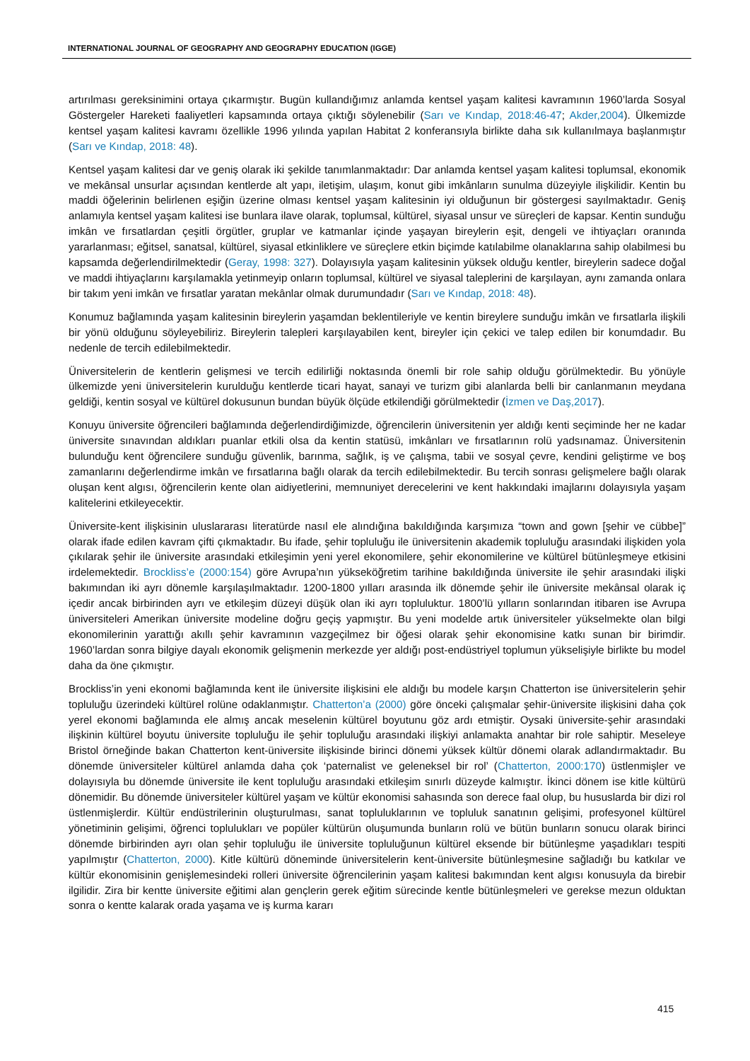INTERNATIONAL JOURNAL OF GEOGRAPHY AND GEOGRAPHY EDUCATION (IGGE)
artırılması gereksinimini ortaya çıkarmıştır. Bugün kullandığımız anlamda kentsel yaşam kalitesi kavramının 1960’larda Sosyal Göstergeler Hareketi faaliyetleri kapsamında ortaya çıktığı söylenebilir (Sarı ve Kındap, 2018:46-47; Akder,2004). Ülkemizde kentsel yaşam kalitesi kavramı özellikle 1996 yılında yapılan Habitat 2 konferansıyla birlikte daha sık kullanılmaya başlanmıştır (Sarı ve Kındap, 2018: 48).
Kentsel yaşam kalitesi dar ve geniş olarak iki şekilde tanımlanmaktadır: Dar anlamda kentsel yaşam kalitesi toplumsal, ekonomik ve mekânsal unsurlar açısından kentlerde alt yapı, iletişim, ulaşım, konut gibi imkânların sunulma düzeyiyle ilişkilidir. Kentin bu maddi öğelerinin belirlenen eşiğin üzerine olması kentsel yaşam kalitesinin iyi olduğunun bir göstergesi sayılmaktadır. Geniş anlamıyla kentsel yaşam kalitesi ise bunlara ilave olarak, toplumsal, kültürel, siyasal unsur ve süreçleri de kapsar. Kentin sunduğu imkân ve fırsatlardan çeşitli örgütler, gruplar ve katmanlar içinde yaşayan bireylerin eşit, dengeli ve ihtiyaçları oranında yararlanması; eğitsel, sanatsal, kültürel, siyasal etkinliklere ve süreçlere etkin biçimde katılabilme olanaklarına sahip olabilmesi bu kapsamda değerlendirilmektedir (Geray, 1998: 327). Dolayısıyla yaşam kalitesinin yüksek olduğu kentler, bireylerin sadece doğal ve maddi ihtiyaçlarını karşılamakla yetinmeyip onların toplumsal, kültürel ve siyasal taleplerini de karşılayan, aynı zamanda onlara bir takım yeni imkân ve fırsatlar yaratan mekânlar olmak durumundadır (Sarı ve Kındap, 2018: 48).
Konumuz bağlamında yaşam kalitesinin bireylerin yaşamdan beklentileriyle ve kentin bireylere sunduğu imkân ve fırsatlarla ilişkili bir yönü olduğunu söyleyebiliriz. Bireylerin talepleri karşılayabilen kent, bireyler için çekici ve talep edilen bir konumdadır. Bu nedenle de tercih edilebilmektedir.
Üniversitelerin de kentlerin gelişmesi ve tercih edilirliği noktasında önemli bir role sahip olduğu görülmektedir. Bu yönüyle ülkemizde yeni üniversitelerin kurulduğu kentlerde ticari hayat, sanayi ve turizm gibi alanlarda belli bir canlanmanın meydana geldiği, kentin sosyal ve kültürel dokusunun bundan büyük ölçüde etkilendiği görülmektedir (İzmen ve Daş,2017).
Konuyu üniversite öğrencileri bağlamında değerlendirdiğimizde, öğrencilerin üniversitenin yer aldığı kenti seçiminde her ne kadar üniversite sınavından aldıkları puanlar etkili olsa da kentin statüsü, imkânları ve fırsatlarının rolü yadsınamaz. Üniversitenin bulunduğu kent öğrencilere sunduğu güvenlik, barınma, sağlık, iş ve çalışma, tabii ve sosyal çevre, kendini geliştirme ve boş zamanlarını değerlendirme imkân ve fırsatlarına bağlı olarak da tercih edilebilmektedir. Bu tercih sonrası gelişmelere bağlı olarak oluşan kent algısı, öğrencilerin kente olan aidiyetlerini, memnuniyet derecelerini ve kent hakkındaki imajlarını dolayısıyla yaşam kalitelerini etkileyecektir.
Üniversite-kent ilişkisinin uluslararası literatürde nasıl ele alındığına bakıldığında karşımıza “town and gown [şehir ve cübbe]” olarak ifade edilen kavram çifti çıkmaktadır. Bu ifade, şehir topluluğu ile üniversitenin akademik topluluğu arasındaki ilişkiden yola çıkılarak şehir ile üniversite arasındaki etkileşimin yeni yerel ekonomilere, şehir ekonomilerine ve kültürel bütünleşmeye etkisini irdelemektedir. Brockliss’e (2000:154) göre Avrupa’nın yükseköğretim tarihine bakıldığında üniversite ile şehir arasındaki ilişki bakımından iki ayrı dönemle karşılaşılmaktadır. 1200-1800 yılları arasında ilk dönemde şehir ile üniversite mekânsal olarak iç içedir ancak birbirinden ayrı ve etkileşim düzeyi düşük olan iki ayrı topluluktur. 1800’lü yılların sonlarından itibaren ise Avrupa üniversiteleri Amerikan üniversite modeline doğru geçiş yapmıştır. Bu yeni modelde artık üniversiteler yükselmekte olan bilgi ekonomilerinin yarattığı akıllı şehir kavramının vazgeçilmez bir öğesi olarak şehir ekonomisine katkı sunan bir birimdir. 1960’lardan sonra bilgiye dayalı ekonomik gelişmenin merkezde yer aldığı post-endüstriyel toplumun yükselişiyle birlikte bu model daha da öne çıkmıştır.
Brockliss’in yeni ekonomi bağlamında kent ile üniversite ilişkisini ele aldığı bu modele karşın Chatterton ise üniversitelerin şehir topluluğu üzerindeki kültürel rolüne odaklanmıştır. Chatterton’a (2000) göre önceki çalışmalar şehir-üniversite ilişkisini daha çok yerel ekonomi bağlamında ele almış ancak meselenin kültürel boyutunu göz ardı etmiştir. Oysaki üniversite-şehir arasındaki ilişkinin kültürel boyutu üniversite topluluğu ile şehir topluluğu arasındaki ilişkiyi anlamakta anahtar bir role sahiptir. Meseleye Bristol örneğinde bakan Chatterton kent-üniversite ilişkisinde birinci dönemi yüksek kültür dönemi olarak adlandırmaktadır. Bu dönemde üniversiteler kültürel anlamda daha çok ‘paternalist ve geleneksel bir rol’ (Chatterton, 2000:170) üstlenmişler ve dolayısıyla bu dönemde üniversite ile kent topluluğu arasındaki etkileşim sınırlı düzeyde kalmıştır. İkinci dönem ise kitle kültürü dönemidir. Bu dönemde üniversiteler kültürel yaşam ve kültür ekonomisi sahasında son derece faal olup, bu hususlarda bir dizi rol üstlenmişlerdir. Kültür endüstrilerinin oluşturulması, sanat topluluklarının ve topluluk sanatının gelişimi, profesyonel kültürel yönetiminin gelişimi, öğrenci toplulukları ve popüler kültürün oluşumunda bunların rolü ve bütün bunların sonucu olarak birinci dönemde birbirinden ayrı olan şehir topluluğu ile üniversite topluluğunun kültürel eksende bir bütünleşme yaşadıkları tespiti yapılmıştır (Chatterton, 2000). Kitle kültürü döneminde üniversitelerin kent-üniversite bütünleşmesine sağladığı bu katkılar ve kültür ekonomisinin genişlemesindeki rolleri üniversite öğrencilerinin yaşam kalitesi bakımından kent algısı konusuyla da birebir ilgilidir. Zira bir kentte üniversite eğitimi alan gençlerin gerek eğitim sürecinde kentle bütünleşmeleri ve gerekse mezun olduktan sonra o kentte kalarak orada yaşama ve iş kurma kararı
415